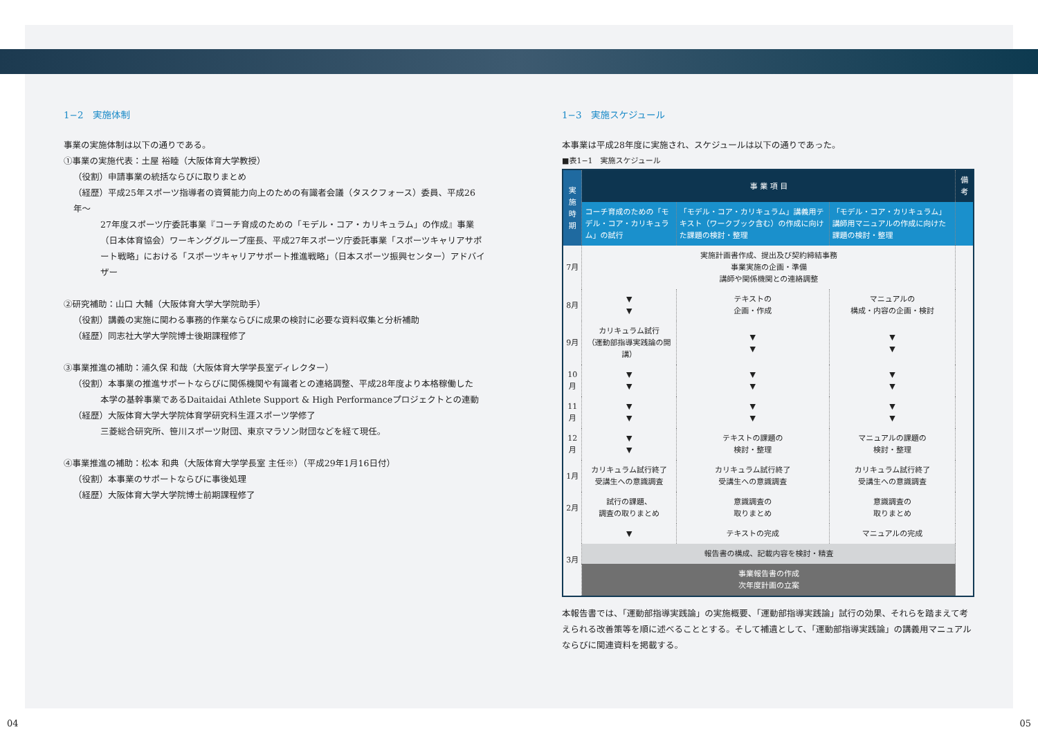1−2　実施体制
事業の実施体制は以下の通りである。
①事業の実施代表：土屋 裕睦（大阪体育大学教授）
（役割）申請事業の統括ならびに取りまとめ
（経歴）平成25年スポーツ指導者の資質能力向上のための有識者会議（タスクフォース）委員、平成26年〜
27年度スポーツ庁委託事業『コーチ育成のための「モデル・コア・カリキュラム」の作成』事業（日本体育協会）ワーキンググループ座長、平成27年スポーツ庁委託事業「スポーツキャリアサポート戦略」における「スポーツキャリアサポート推進戦略」（日本スポーツ振興センター）アドバイザー
②研究補助：山口 大輔（大阪体育大学大学院助手）
（役割）講義の実施に関わる事務的作業ならびに成果の検討に必要な資料収集と分析補助
（経歴）同志社大学大学院博士後期課程修了
③事業推進の補助：浦久保 和哉（大阪体育大学学長室ディレクター）
（役割）本事業の推進サポートならびに関係機関や有識者との連絡調整、平成28年度より本格稼働した
本学の基幹事業であるDaitaidai Athlete Support & High Performanceプロジェクトとの連動
（経歴）大阪体育大学大学院体育学研究科生涯スポーツ学修了
三菱総合研究所、笹川スポーツ財団、東京マラソン財団などを経て現任。
④事業推進の補助：松本 和典（大阪体育大学学長室 主任※）（平成29年1月16日付）
（役割）本事業のサポートならびに事後処理
（経歴）大阪体育大学大学院博士前期課程修了
1−3　実施スケジュール
本事業は平成28年度に実施され、スケジュールは以下の通りであった。
■表1−1　実施スケジュール
| 実 施 時 期 | 事 業 項 目 | | | 備 考 |
| --- | --- | --- | --- | --- |
| | コーチ育成のための「モデル・コア・カリキュラム」の試行 | 「モデル・コア・カリキュラム」講義用テキスト（ワークブック含む）の作成に向けた課題の検討・整理 | 「モデル・コア・カリキュラム」講師用マニュアルの作成に向けた課題の検討・整理 | |
| 7月 | 実施計画書作成、提出及び契約締結事務 事業実施の企画・準備 講師や関係機関との連絡調整 | | | |
| 8月 | ▼ ▼ | テキストの 企画・作成 | マニュアルの 構成・内容の企画・検討 | |
| 9月 | カリキュラム試行 （運動部指導実践論の開講） | ▼ ▼ | ▼ ▼ | |
| 10月 | ▼ ▼ | ▼ ▼ | ▼ ▼ | |
| 11月 | ▼ ▼ | ▼ ▼ | ▼ ▼ | |
| 12月 | ▼ ▼ | テキストの課題の 検討・整理 | マニュアルの課題の 検討・整理 | |
| 1月 | カリキュラム試行終了 受講生への意識調査 | カリキュラム試行終了 受講生への意識調査 | カリキュラム試行終了 受講生への意識調査 | |
| 2月 | 試行の課題、 調査の取りまとめ | 意識調査の 取りまとめ | 意識調査の 取りまとめ | |
| 3月 | ▼ | テキストの完成 | マニュアルの完成 | |
| | 報告書の構成、記載内容を検討・精査 | | | |
| | 事業報告書の作成 次年度計画の立案 | | | |
本報告書では、「運動部指導実践論」の実施概要、「運動部指導実践論」試行の効果、それらを踏まえて考えられる改善策等を順に述べることとする。そして補遺として、「運動部指導実践論」の講義用マニュアルならびに関連資料を掲載する。
04 05